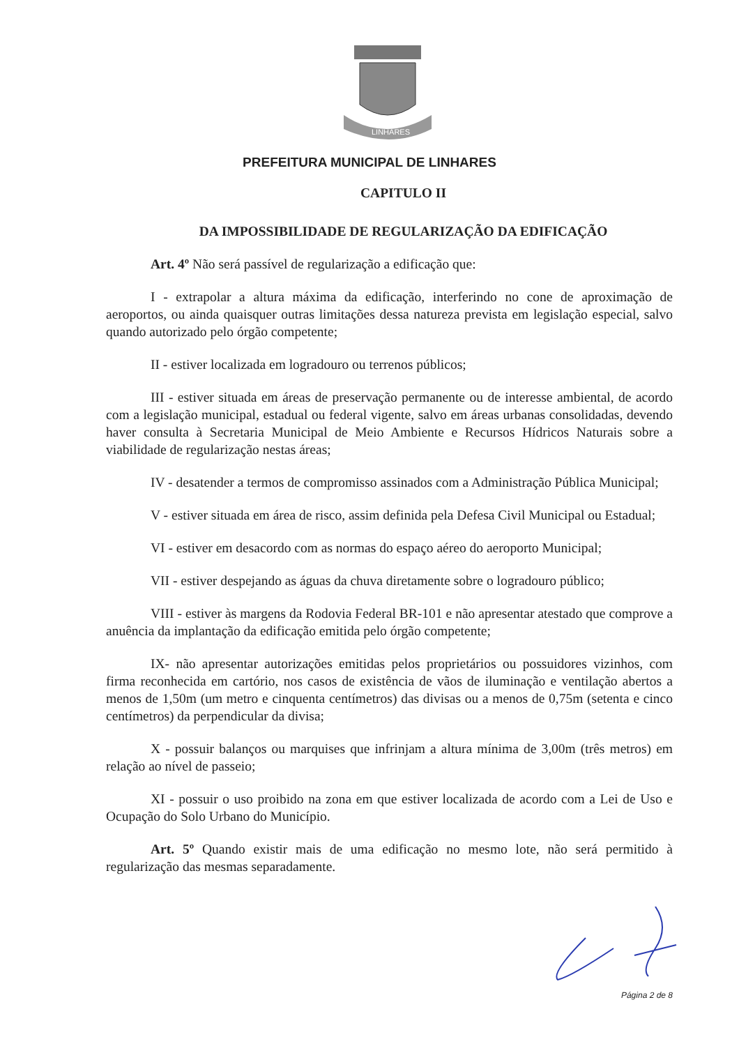LINHARES
PREFEITURA MUNICIPAL DE LINHARES
CAPITULO II
DA IMPOSSIBILIDADE DE REGULARIZAÇÃO DA EDIFICAÇÃO
Art. 4º Não será passível de regularização a edificação que:
I - extrapolar a altura máxima da edificação, interferindo no cone de aproximação de aeroportos, ou ainda quaisquer outras limitações dessa natureza prevista em legislação especial, salvo quando autorizado pelo órgão competente;
II - estiver localizada em logradouro ou terrenos públicos;
III - estiver situada em áreas de preservação permanente ou de interesse ambiental, de acordo com a legislação municipal, estadual ou federal vigente, salvo em áreas urbanas consolidadas, devendo haver consulta à Secretaria Municipal de Meio Ambiente e Recursos Hídricos Naturais sobre a viabilidade de regularização nestas áreas;
IV - desatender a termos de compromisso assinados com a Administração Pública Municipal;
V - estiver situada em área de risco, assim definida pela Defesa Civil Municipal ou Estadual;
VI - estiver em desacordo com as normas do espaço aéreo do aeroporto Municipal;
VII - estiver despejando as águas da chuva diretamente sobre o logradouro público;
VIII - estiver às margens da Rodovia Federal BR-101 e não apresentar atestado que comprove a anuência da implantação da edificação emitida pelo órgão competente;
IX- não apresentar autorizações emitidas pelos proprietários ou possuidores vizinhos, com firma reconhecida em cartório, nos casos de existência de vãos de iluminação e ventilação abertos a menos de 1,50m (um metro e cinquenta centímetros) das divisas ou a menos de 0,75m (setenta e cinco centímetros) da perpendicular da divisa;
X - possuir balanços ou marquises que infrinjam a altura mínima de 3,00m (três metros) em relação ao nível de passeio;
XI - possuir o uso proibido na zona em que estiver localizada de acordo com a Lei de Uso e Ocupação do Solo Urbano do Município.
Art. 5º Quando existir mais de uma edificação no mesmo lote, não será permitido à regularização das mesmas separadamente.
Página 2 de 8